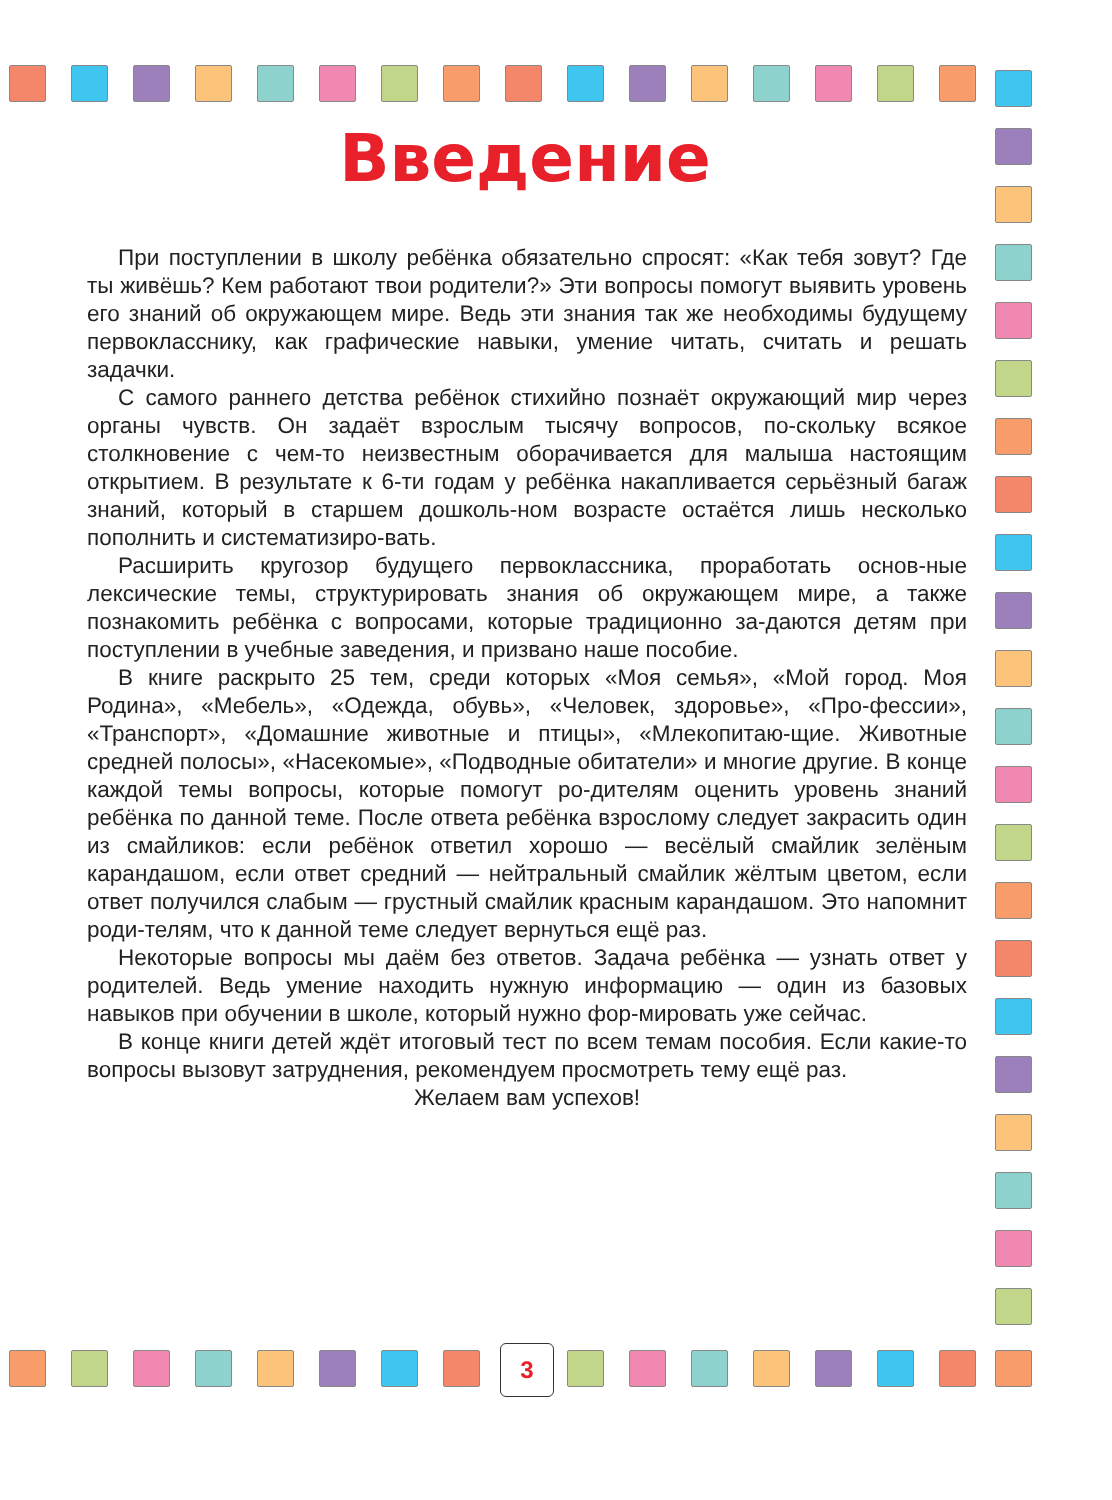Введение
При поступлении в школу ребёнка обязательно спросят: «Как тебя зовут? Где ты живёшь? Кем работают твои родители?» Эти вопросы помогут выявить уровень его знаний об окружающем мире. Ведь эти знания так же необходимы будущему первокласснику, как графические навыки, умение читать, считать и решать задачки.
С самого раннего детства ребёнок стихийно познаёт окружающий мир через органы чувств. Он задаёт взрослым тысячу вопросов, по-скольку всякое столкновение с чем-то неизвестным оборачивается для малыша настоящим открытием. В результате к 6-ти годам у ребёнка накапливается серьёзный багаж знаний, который в старшем дошколь-ном возрасте остаётся лишь несколько пополнить и систематизиро-вать.
Расширить кругозор будущего первоклассника, проработать основ-ные лексические темы, структурировать знания об окружающем мире, а также познакомить ребёнка с вопросами, которые традиционно за-даются детям при поступлении в учебные заведения, и призвано наше пособие.
В книге раскрыто 25 тем, среди которых «Моя семья», «Мой город. Моя Родина», «Мебель», «Одежда, обувь», «Человек, здоровье», «Про-фессии», «Транспорт», «Домашние животные и птицы», «Млекопитаю-щие. Животные средней полосы», «Насекомые», «Подводные обитатели» и многие другие. В конце каждой темы вопросы, которые помогут ро-дителям оценить уровень знаний ребёнка по данной теме. После ответа ребёнка взрослому следует закрасить один из смайликов: если ребёнок ответил хорошо — весёлый смайлик зелёным карандашом, если ответ средний — нейтральный смайлик жёлтым цветом, если ответ получился слабым — грустный смайлик красным карандашом. Это напомнит роди-телям, что к данной теме следует вернуться ещё раз.
Некоторые вопросы мы даём без ответов. Задача ребёнка — узнать ответ у родителей. Ведь умение находить нужную информацию — один из базовых навыков при обучении в школе, который нужно фор-мировать уже сейчас.
В конце книги детей ждёт итоговый тест по всем темам пособия. Если какие-то вопросы вызовут затруднения, рекомендуем просмотреть тему ещё раз.
Желаем вам успехов!
3